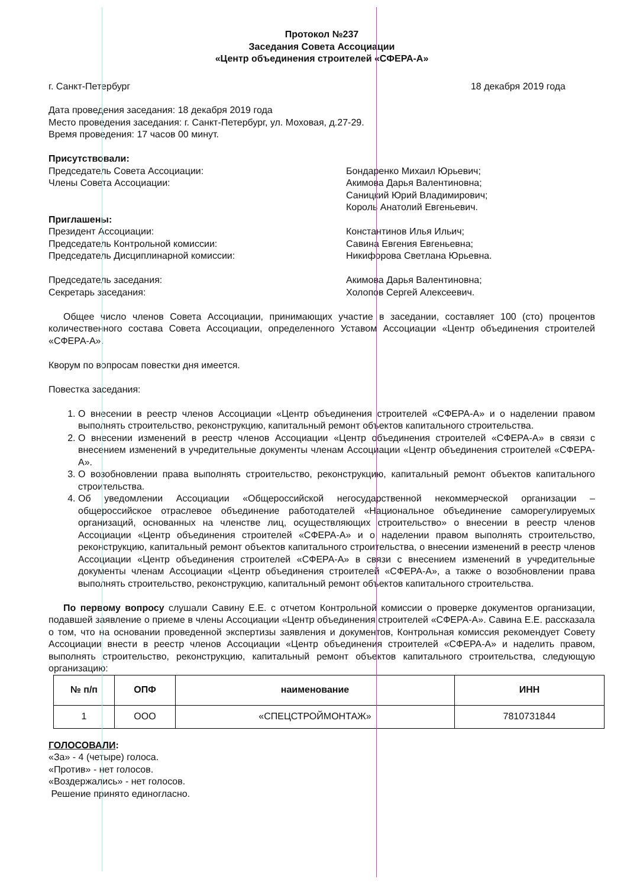Протокол №237
Заседания Совета Ассоциации
«Центр объединения строителей «СФЕРА-А»
г. Санкт-Петербург 18 декабря 2019 года
Дата проведения заседания: 18 декабря 2019 года
Место проведения заседания: г. Санкт-Петербург, ул. Моховая, д.27-29.
Время проведения: 17 часов 00 минут.
Присутствовали:
Председатель Совета Ассоциации:
Члены Совета Ассоциации:
Бондаренко Михаил Юрьевич;
Акимова Дарья Валентиновна;
Саницкий Юрий Владимирович;
Король Анатолий Евгеньевич.
Приглашены:
Президент Ассоциации:
Председатель Контрольной комиссии:
Председатель Дисциплинарной комиссии:
Константинов Илья Ильич;
Савина Евгения Евгеньевна;
Никифорова Светлана Юрьевна.
Председатель заседания:
Секретарь заседания:
Акимова Дарья Валентиновна;
Холопов Сергей Алексеевич.
Общее число членов Совета Ассоциации, принимающих участие в заседании, составляет 100 (сто) процентов количественного состава Совета Ассоциации, определенного Уставом Ассоциации «Центр объединения строителей «СФЕРА-А».
Кворум по вопросам повестки дня имеется.
Повестка заседания:
1. О внесении в реестр членов Ассоциации «Центр объединения строителей «СФЕРА-А» и о наделении правом выполнять строительство, реконструкцию, капитальный ремонт объектов капитального строительства.
2. О внесении изменений в реестр членов Ассоциации «Центр объединения строителей «СФЕРА-А» в связи с внесением изменений в учредительные документы членам Ассоциации «Центр объединения строителей «СФЕРА-А».
3. О возобновлении права выполнять строительство, реконструкцию, капитальный ремонт объектов капитального строительства.
4. Об уведомлении Ассоциации «Общероссийской негосударственной некоммерческой организации – общероссийское отраслевое объединение работодателей «Национальное объединение саморегулируемых организаций, основанных на членстве лиц, осуществляющих строительство» о внесении в реестр членов Ассоциации «Центр объединения строителей «СФЕРА-А» и о наделении правом выполнять строительство, реконструкцию, капитальный ремонт объектов капитального строительства, о внесении изменений в реестр членов Ассоциации «Центр объединения строителей «СФЕРА-А» в связи с внесением изменений в учредительные документы членам Ассоциации «Центр объединения строителей «СФЕРА-А», а также о возобновлении права выполнять строительство, реконструкцию, капитальный ремонт объектов капитального строительства.
По первому вопросу слушали Савину Е.Е. с отчетом Контрольной комиссии о проверке документов организации, подавшей заявление о приеме в члены Ассоциации «Центр объединения строителей «СФЕРА-А». Савина Е.Е. рассказала о том, что на основании проведенной экспертизы заявления и документов, Контрольная комиссия рекомендует Совету Ассоциации внести в реестр членов Ассоциации «Центр объединения строителей «СФЕРА-А» и наделить правом, выполнять строительство, реконструкцию, капитальный ремонт объектов капитального строительства, следующую организацию:
| № п/п | ОПФ | наименование | ИНН |
| --- | --- | --- | --- |
| 1 | ООО | «СПЕЦСТРОЙМОНТАЖ» | 7810731844 |
ГОЛОСОВАЛИ:
«За» - 4 (четыре) голоса.
«Против» - нет голосов.
«Воздержались» - нет голосов.
Решение принято единогласно.